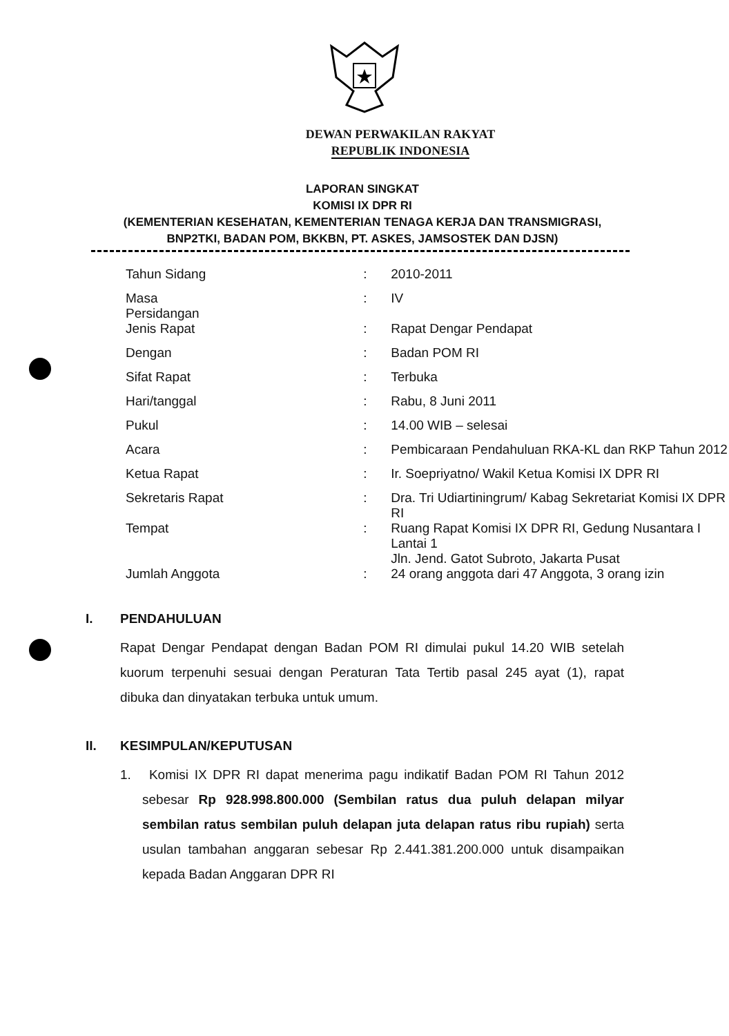DEWAN PERWAKILAN RAKYAT
REPUBLIK INDONESIA
LAPORAN SINGKAT
KOMISI IX DPR RI
(KEMENTERIAN KESEHATAN, KEMENTERIAN TENAGA KERJA DAN TRANSMIGRASI,
BNP2TKI, BADAN POM, BKKBN, PT. ASKES, JAMSOSTEK DAN DJSN)
| Tahun Sidang | : | 2010-2011 |
| Masa Persidangan | : | IV |
| Jenis Rapat | : | Rapat Dengar Pendapat |
| Dengan | : | Badan POM RI |
| Sifat Rapat | : | Terbuka |
| Hari/tanggal | : | Rabu, 8 Juni 2011 |
| Pukul | : | 14.00 WIB – selesai |
| Acara | : | Pembicaraan Pendahuluan RKA-KL dan RKP Tahun 2012 |
| Ketua Rapat | : | Ir. Soepriyatno/ Wakil Ketua Komisi IX DPR RI |
| Sekretaris Rapat | : | Dra. Tri Udiartiningrum/ Kabag Sekretariat Komisi IX DPR RI |
| Tempat | : | Ruang Rapat Komisi IX DPR RI, Gedung Nusantara I Lantai 1 Jln. Jend. Gatot Subroto, Jakarta Pusat |
| Jumlah Anggota | : | 24 orang anggota dari 47 Anggota, 3 orang izin |
I. PENDAHULUAN
Rapat Dengar Pendapat dengan Badan POM RI dimulai pukul 14.20 WIB setelah kuorum terpenuhi sesuai dengan Peraturan Tata Tertib pasal 245 ayat (1), rapat dibuka dan dinyatakan terbuka untuk umum.
II. KESIMPULAN/KEPUTUSAN
1. Komisi IX DPR RI dapat menerima pagu indikatif Badan POM RI Tahun 2012 sebesar Rp 928.998.800.000 (Sembilan ratus dua puluh delapan milyar sembilan ratus sembilan puluh delapan juta delapan ratus ribu rupiah) serta usulan tambahan anggaran sebesar Rp 2.441.381.200.000 untuk disampaikan kepada Badan Anggaran DPR RI